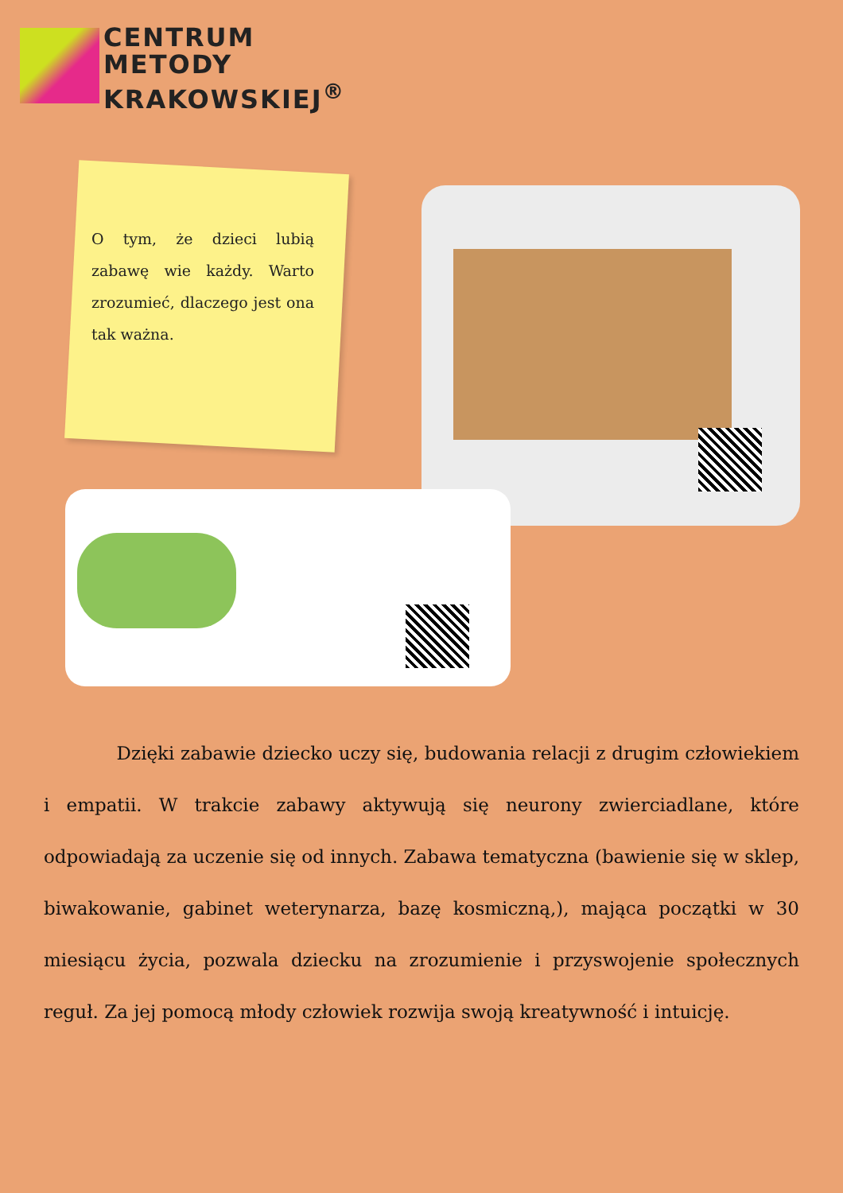CENTRUM
METODY
KRAKOWSKIEJ<sup>®</sup>
O tym, że dzieci lubią zabawę wie każdy. Warto zrozumieć, dlaczego jest ona tak ważna.
Dzięki zabawie dziecko uczy się, budowania relacji z drugim człowiekiem i empatii. W trakcie zabawy aktywują się neurony zwierciadlane, które odpowiadają za uczenie się od innych. Zabawa tematyczna (bawienie się w sklep, biwakowanie, gabinet weterynarza, bazę kosmiczną,), mająca początki w 30 miesiącu życia, pozwala dziecku na zrozumienie i przyswojenie społecznych reguł. Za jej pomocą młody człowiek rozwija swoją kreatywność i intuicję.